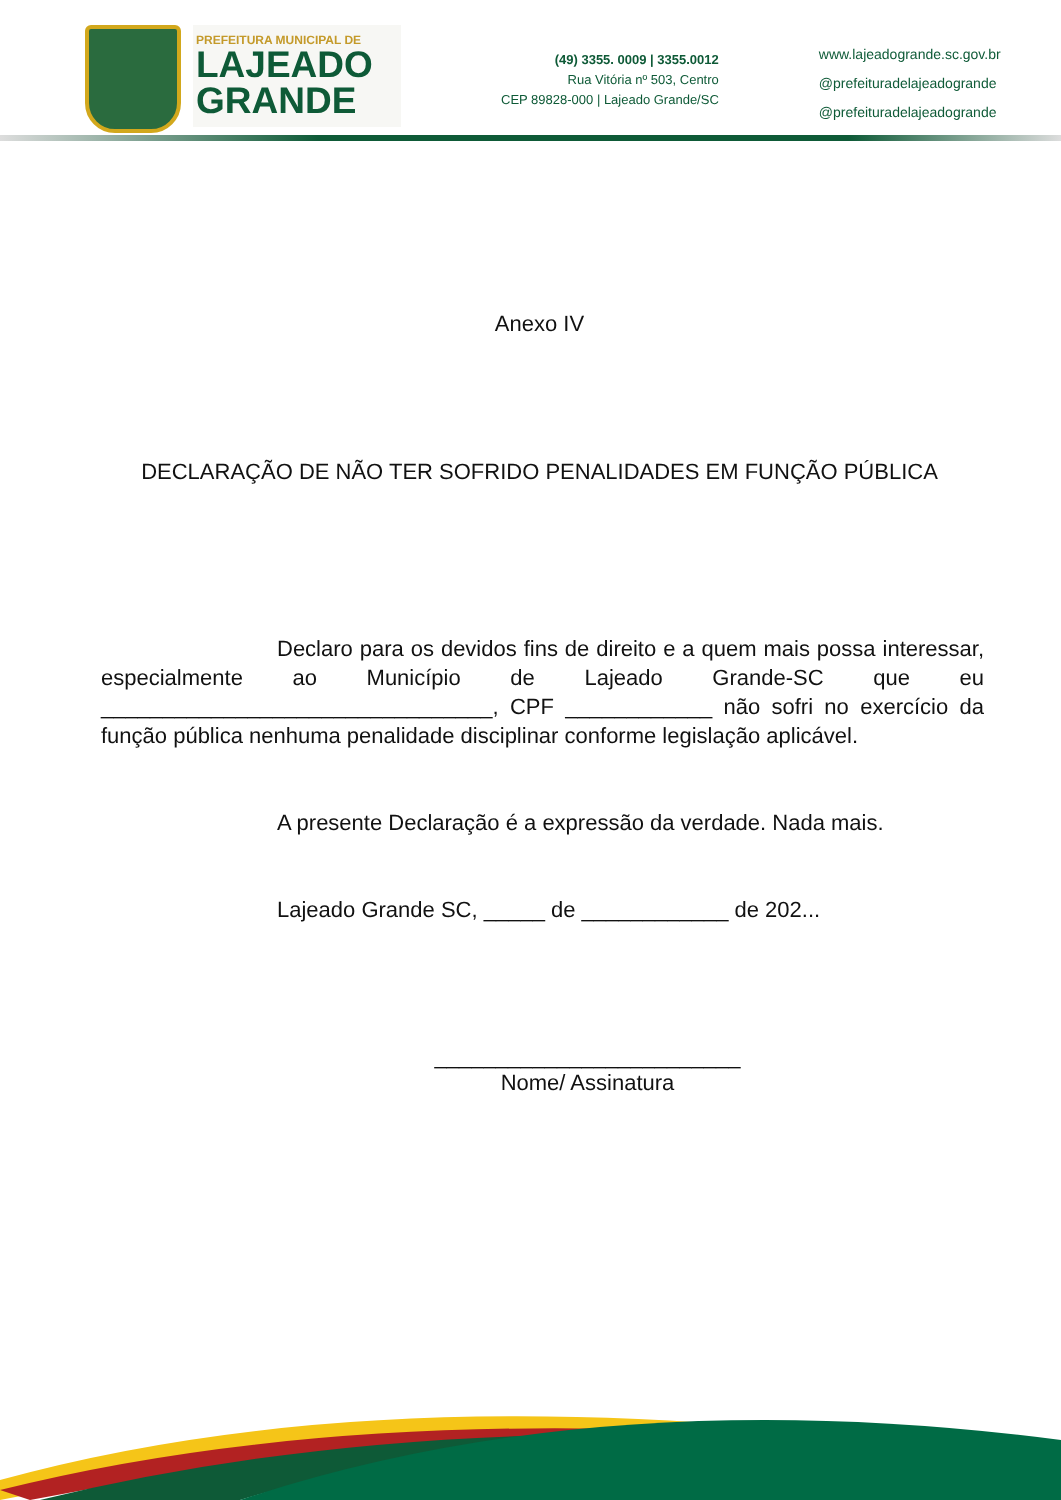PREFEITURA MUNICIPAL DE
LAJEADO
GRANDE
(49) 3355. 0009 | 3355.0012
Rua Vitória nº 503, Centro
CEP 89828-000 | Lajeado Grande/SC
www.lajeadogrande.sc.gov.br
@prefeituradelajeadogrande
@prefeituradelajeadogrande
Anexo IV
DECLARAÇÃO DE NÃO TER SOFRIDO PENALIDADES EM FUNÇÃO PÚBLICA
Declaro para os devidos fins de direito e a quem mais possa interessar, especialmente ao Município de Lajeado Grande-SC que eu ________________________________, CPF ____________ não sofri no exercício da função pública nenhuma penalidade disciplinar conforme legislação aplicável.
A presente Declaração é a expressão da verdade. Nada mais.
Lajeado Grande SC, _____ de ____________ de 202...
_________________________
Nome/ Assinatura